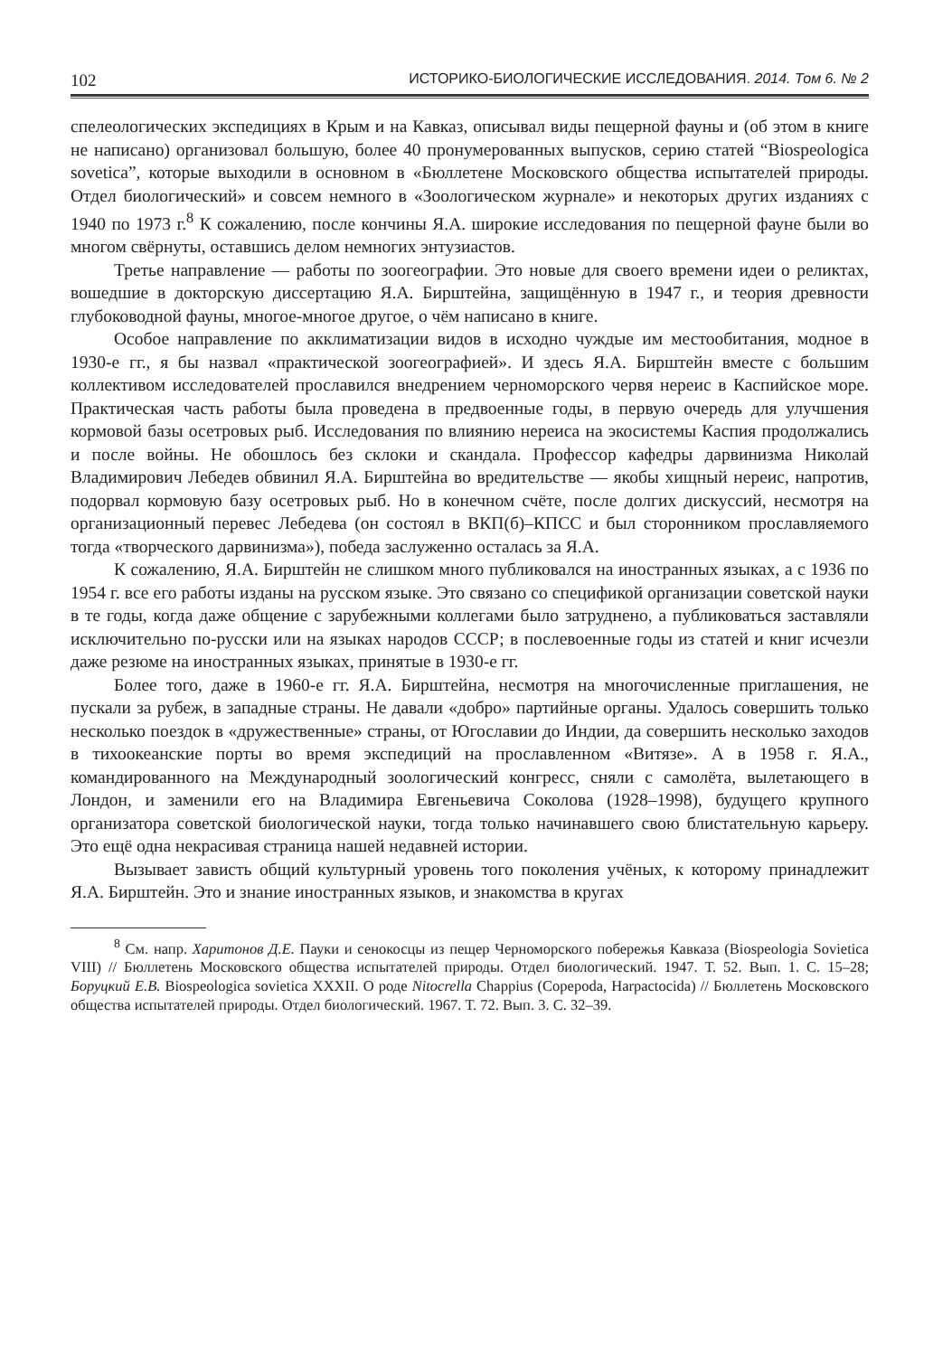102 ИСТОРИКО-БИОЛОГИЧЕСКИЕ ИССЛЕДОВАНИЯ. 2014. Том 6. № 2
спелеологических экспедициях в Крым и на Кавказ, описывал виды пещерной фауны и (об этом в книге не написано) организовал большую, более 40 пронумерованных выпусков, серию статей “Biospeologica sovetica”, которые выходили в основном в «Бюллетене Московского общества испытателей природы. Отдел биологический» и совсем немного в «Зоологическом журнале» и некоторых других изданиях с 1940 по 1973 г.<sup>8</sup> К сожалению, после кончины Я.А. широкие исследования по пещерной фауне были во многом свёрнуты, оставшись делом немногих энтузиастов.
Третье направление — работы по зоогеографии. Это новые для своего времени идеи о реликтах, вошедшие в докторскую диссертацию Я.А. Бирштейна, защищённую в 1947 г., и теория древности глубоководной фауны, многое-многое другое, о чём написано в книге.
Особое направление по акклиматизации видов в исходно чуждые им местообитания, модное в 1930-е гг., я бы назвал «практической зоогеографией». И здесь Я.А. Бирштейн вместе с большим коллективом исследователей прославился внедрением черноморского червя нереис в Каспийское море. Практическая часть работы была проведена в предвоенные годы, в первую очередь для улучшения кормовой базы осетровых рыб. Исследования по влиянию нереиса на экосистемы Каспия продолжались и после войны. Не обошлось без склоки и скандала. Профессор кафедры дарвинизма Николай Владимирович Лебедев обвинил Я.А. Бирштейна во вредительстве — якобы хищный нереис, напротив, подорвал кормовую базу осетровых рыб. Но в конечном счёте, после долгих дискуссий, несмотря на организационный перевес Лебедева (он состоял в ВКП(б)–КПСС и был сторонником прославляемого тогда «творческого дарвинизма»), победа заслуженно осталась за Я.А.
К сожалению, Я.А. Бирштейн не слишком много публиковался на иностранных языках, а с 1936 по 1954 г. все его работы изданы на русском языке. Это связано со спецификой организации советской науки в те годы, когда даже общение с зарубежными коллегами было затруднено, а публиковаться заставляли исключительно по-русски или на языках народов СССР; в послевоенные годы из статей и книг исчезли даже резюме на иностранных языках, принятые в 1930-е гг.
Более того, даже в 1960-е гг. Я.А. Бирштейна, несмотря на многочисленные приглашения, не пускали за рубеж, в западные страны. Не давали «добро» партийные органы. Удалось совершить только несколько поездок в «дружественные» страны, от Югославии до Индии, да совершить несколько заходов в тихоокеанские порты во время экспедиций на прославленном «Витязе». А в 1958 г. Я.А., командированного на Международный зоологический конгресс, сняли с самолёта, вылетающего в Лондон, и заменили его на Владимира Евгеньевича Соколова (1928–1998), будущего крупного организатора советской биологической науки, тогда только начинавшего свою блистательную карьеру. Это ещё одна некрасивая страница нашей недавней истории.
Вызывает зависть общий культурный уровень того поколения учёных, к которому принадлежит Я.А. Бирштейн. Это и знание иностранных языков, и знакомства в кругах
<sup>8</sup> См. напр. Харитонов Д.Е. Пауки и сенокосцы из пещер Черноморского побережья Кавказа (Biospeologia Sovietica VIII) // Бюллетень Московского общества испытателей природы. Отдел биологический. 1947. Т. 52. Вып. 1. С. 15–28; Боруцкий Е.В. Biospeologica sovietica XXXII. О роде Nitocrella Chappius (Copepoda, Harpactocida) // Бюллетень Московского общества испытателей природы. Отдел биологический. 1967. Т. 72. Вып. 3. С. 32–39.